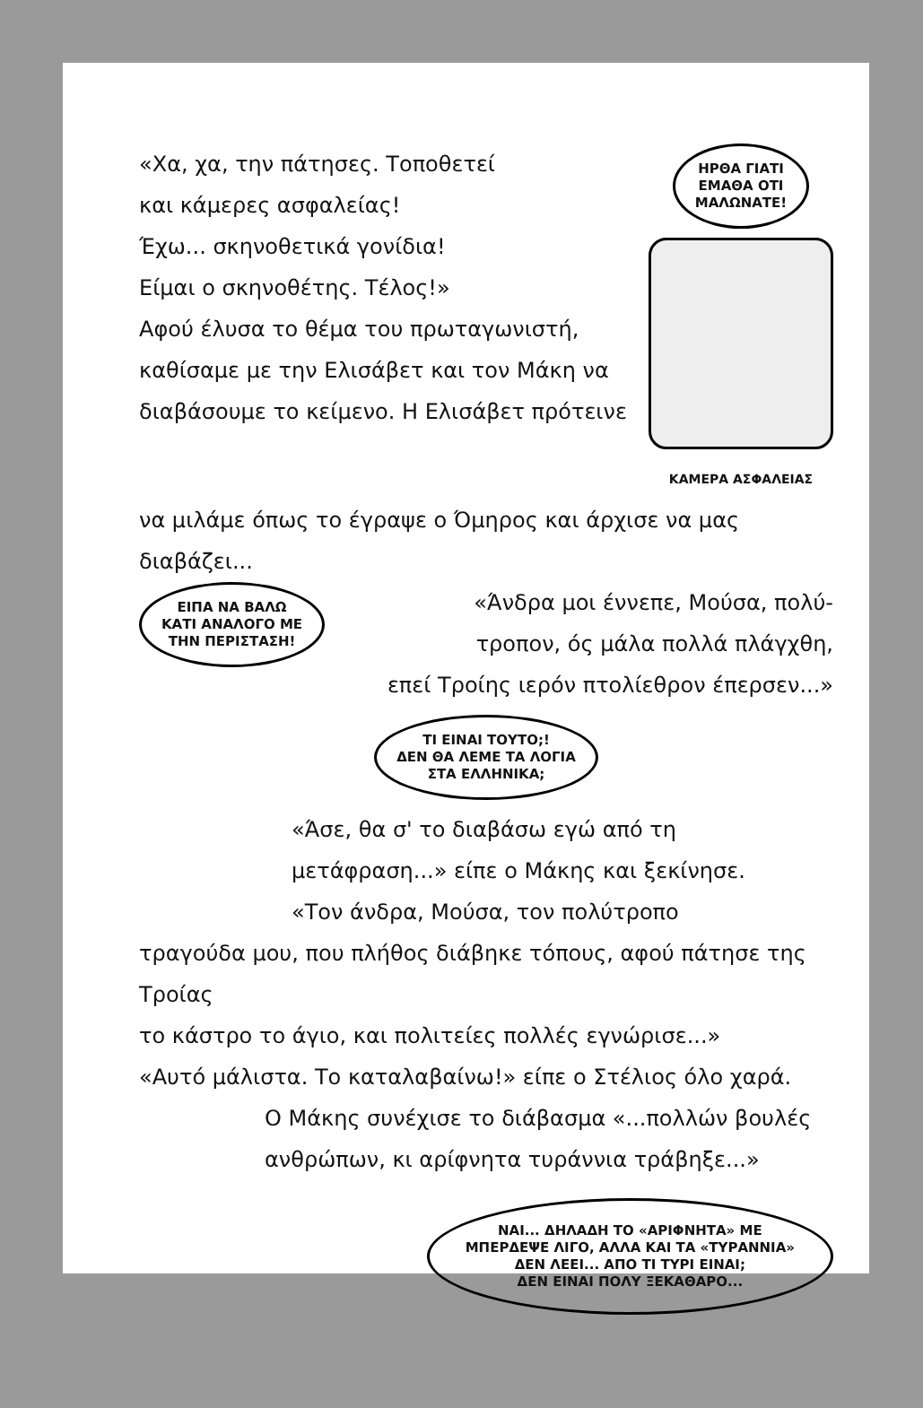«Χα, χα, την πάτησες. Τοποθετεί
και κάμερες ασφαλείας!
Έχω... σκηνοθετικά γονίδια!
Είμαι ο σκηνοθέτης. Τέλος!»
Αφού έλυσα το θέμα του πρωταγωνιστή,
καθίσαμε με την Ελισάβετ και τον Μάκη να
διαβάσουμε το κείμενο. Η Ελισάβετ πρότεινε
ΗΡΘΑ ΓΙΑΤΙ
ΕΜΑΘΑ ΟΤΙ
ΜΑΛΩΝΑΤΕ!
ΚΑΜΕΡΑ ΑΣΦΑΛΕΙΑΣ
να μιλάμε όπως το έγραψε ο Όμηρος και άρχισε να μας διαβάζει...
ΕΙΠΑ ΝΑ ΒΑΛΩ
ΚΑΤΙ ΑΝΑΛΟΓΟ ΜΕ
ΤΗΝ ΠΕΡΙΣΤΑΣΗ!
«Άνδρα μοι έννεπε, Μούσα, πολύ-
τροπον, ός μάλα πολλά πλάγχθη,
επεί Τροίης ιερόν πτολίεθρον έπερσεν...»
ΤΙ ΕΙΝΑΙ ΤΟΥΤΟ;!
ΔΕΝ ΘΑ ΛΕΜΕ ΤΑ ΛΟΓΙΑ
ΣΤΑ ΕΛΛΗΝΙΚΑ;
«Άσε, θα σ' το διαβάσω εγώ από τη
μετάφραση...» είπε ο Μάκης και ξεκίνησε.
«Τον άνδρα, Μούσα, τον πολύτροπο
τραγούδα μου, που πλήθος διάβηκε τόπους, αφού πάτησε της Τροίας
το κάστρο το άγιο, και πολιτείες πολλές εγνώρισε...»
«Αυτό μάλιστα. Το καταλαβαίνω!» είπε ο Στέλιος όλο χαρά.
Ο Μάκης συνέχισε το διάβασμα «...πολλών βουλές
ανθρώπων, κι αρίφνητα τυράννια τράβηξε...»
ΝΑΙ... ΔΗΛΑΔΗ ΤΟ «ΑΡΙΦΝΗΤΑ» ΜΕ
ΜΠΕΡΔΕΨΕ ΛΙΓΟ, ΑΛΛΑ ΚΑΙ ΤΑ «ΤΥΡΑΝΝΙΑ»
ΔΕΝ ΛΕΕΙ... ΑΠΟ ΤΙ ΤΥΡΙ ΕΙΝΑΙ;
ΔΕΝ ΕΙΝΑΙ ΠΟΛΥ ΞΕΚΑΘΑΡΟ...